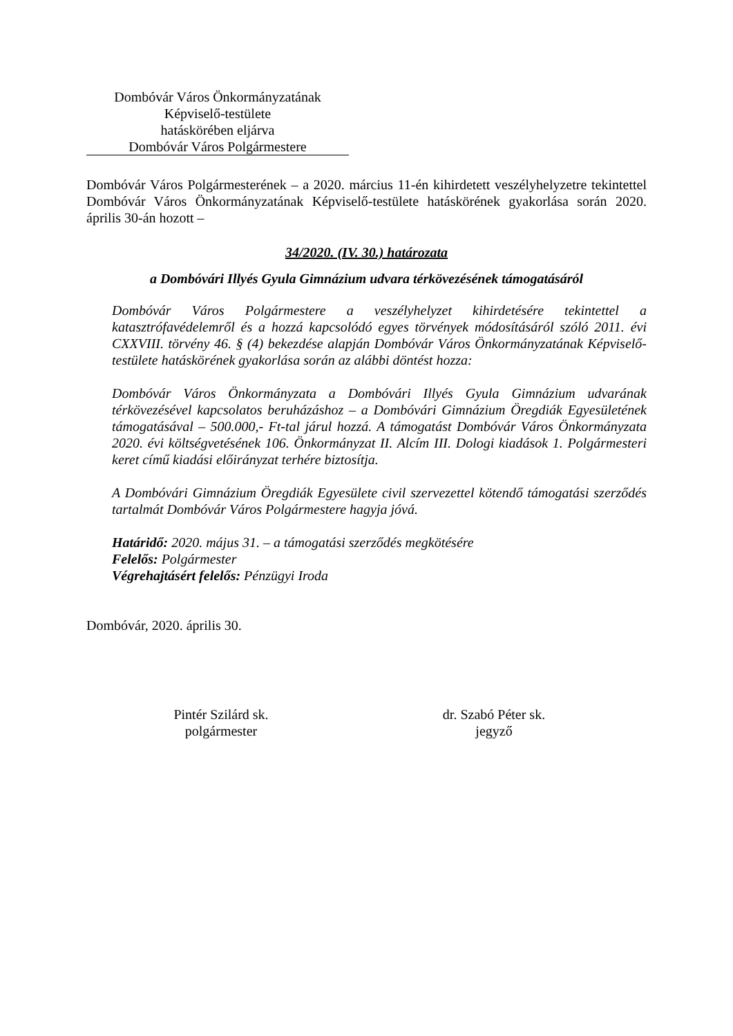Dombóvár Város Önkormányzatának
Képviselő-testülete
hatáskörében eljárva
Dombóvár Város Polgármestere
Dombóvár Város Polgármesterének – a 2020. március 11-én kihirdetett veszélyhelyzetre tekintettel Dombóvár Város Önkormányzatának Képviselő-testülete hatáskörének gyakorlása során 2020. április 30-án hozott –
34/2020. (IV. 30.) határozata
a Dombóvári Illyés Gyula Gimnázium udvara térkövezésének támogatásáról
Dombóvár Város Polgármestere a veszélyhelyzet kihirdetésére tekintettel a katasztrófavédelemről és a hozzá kapcsolódó egyes törvények módosításáról szóló 2011. évi CXXVIII. törvény 46. § (4) bekezdése alapján Dombóvár Város Önkormányzatának Képviselő-testülete hatáskörének gyakorlása során az alábbi döntést hozza:
Dombóvár Város Önkormányzata a Dombóvári Illyés Gyula Gimnázium udvarának térkövezésével kapcsolatos beruházáshoz – a Dombóvári Gimnázium Öregdiák Egyesületének támogatásával – 500.000,- Ft-tal járul hozzá. A támogatást Dombóvár Város Önkormányzata 2020. évi költségvetésének 106. Önkormányzat II. Alcím III. Dologi kiadások 1. Polgármesteri keret című kiadási előirányzat terhére biztosítja.
A Dombóvári Gimnázium Öregdiák Egyesülete civil szervezettel kötendő támogatási szerződés tartalmát Dombóvár Város Polgármestere hagyja jóvá.
Határidő: 2020. május 31. – a támogatási szerződés megkötésére
Felelős: Polgármester
Végrehajtásért felelős: Pénzügyi Iroda
Dombóvár, 2020. április 30.
Pintér Szilárd sk.
polgármester
dr. Szabó Péter sk.
jegyző